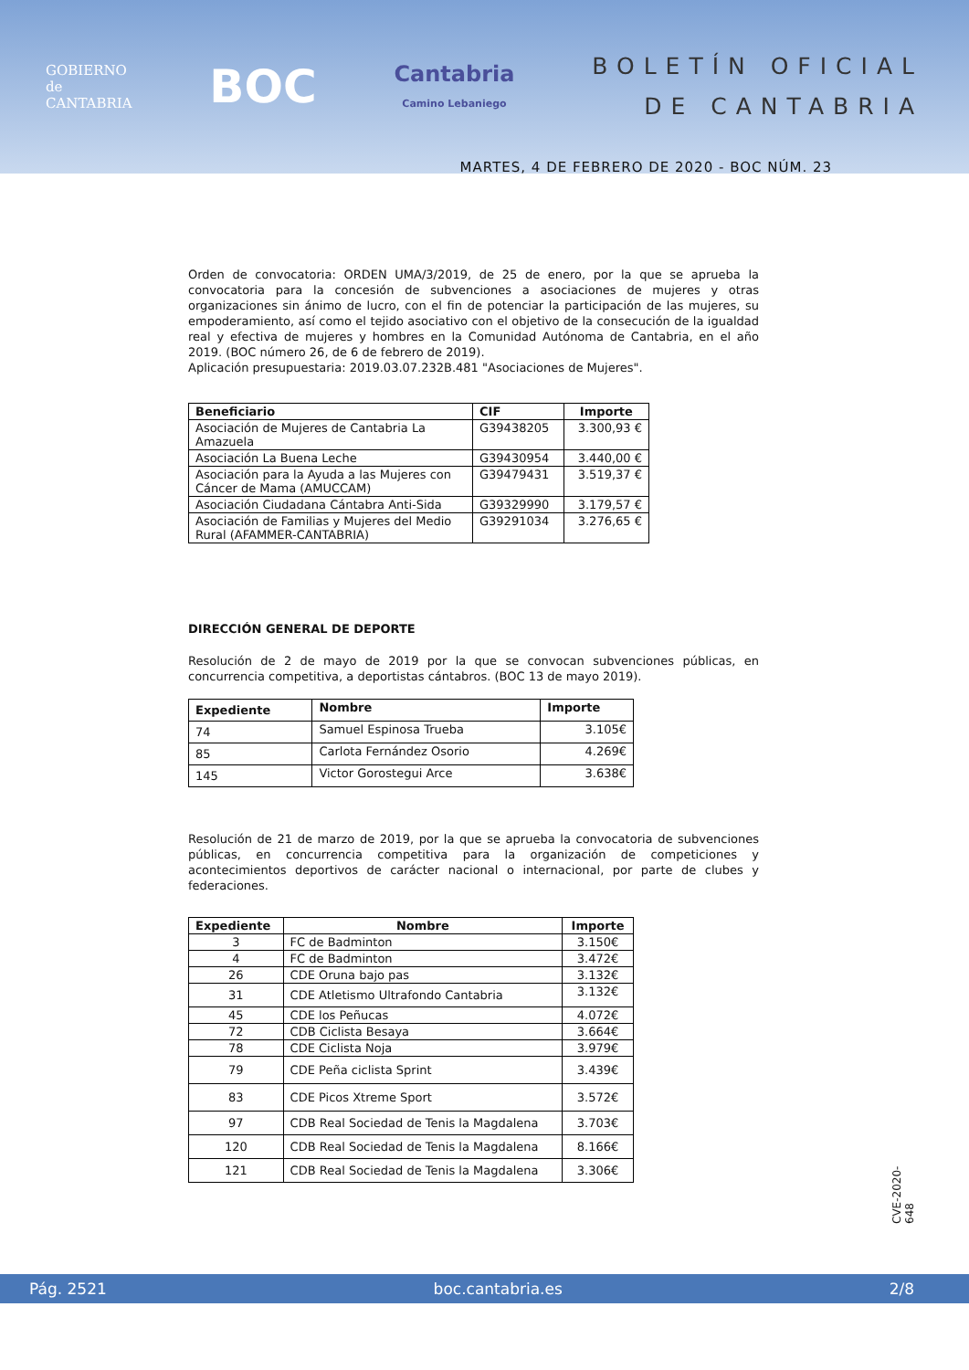GOBIERNO
de
CANTABRIA
BOC
Cantabria
Camino Lebaniego
BOLETÍN OFICIAL
DE CANTABRIA
MARTES, 4 DE FEBRERO DE 2020 - BOC NÚM. 23
Orden de convocatoria: ORDEN UMA/3/2019, de 25 de enero, por la que se aprueba la convocatoria para la concesión de subvenciones a asociaciones de mujeres y otras organizaciones sin ánimo de lucro, con el fin de potenciar la participación de las mujeres, su empoderamiento, así como el tejido asociativo con el objetivo de la consecución de la igualdad real y efectiva de mujeres y hombres en la Comunidad Autónoma de Cantabria, en el año 2019. (BOC número 26, de 6 de febrero de 2019).
Aplicación presupuestaria: 2019.03.07.232B.481 "Asociaciones de Mujeres".
| Beneficiario | CIF | Importe |
| --- | --- | --- |
| Asociación de Mujeres de Cantabria La Amazuela | G39438205 | 3.300,93 € |
| Asociación La Buena Leche | G39430954 | 3.440,00 € |
| Asociación para la Ayuda a las Mujeres con Cáncer de Mama (AMUCCAM) | G39479431 | 3.519,37 € |
| Asociación Ciudadana Cántabra Anti-Sida | G39329990 | 3.179,57 € |
| Asociación de Familias y Mujeres del Medio Rural (AFAMMER-CANTABRIA) | G39291034 | 3.276,65 € |
DIRECCIÓN GENERAL DE DEPORTE
Resolución de 2 de mayo de 2019 por la que se convocan subvenciones públicas, en concurrencia competitiva, a deportistas cántabros. (BOC 13 de mayo 2019).
| Expediente | Nombre | Importe |
| --- | --- | --- |
| 74 | Samuel Espinosa Trueba | 3.105€ |
| 85 | Carlota Fernández Osorio | 4.269€ |
| 145 | Victor Gorostegui Arce | 3.638€ |
Resolución de 21 de marzo de 2019, por la que se aprueba la convocatoria de subvenciones públicas, en concurrencia competitiva para la organización de competiciones y acontecimientos deportivos de carácter nacional o internacional, por parte de clubes y federaciones.
| Expediente | Nombre | Importe |
| --- | --- | --- |
| 3 | FC de Badminton | 3.150€ |
| 4 | FC de Badminton | 3.472€ |
| 26 | CDE Oruna bajo pas | 3.132€ |
| 31 | CDE Atletismo Ultrafondo Cantabria | 3.132€ |
| 45 | CDE los Peñucas | 4.072€ |
| 72 | CDB Ciclista Besaya | 3.664€ |
| 78 | CDE Ciclista Noja | 3.979€ |
| 79 | CDE Peña ciclista Sprint | 3.439€ |
| 83 | CDE Picos Xtreme Sport | 3.572€ |
| 97 | CDB Real Sociedad de Tenis la Magdalena | 3.703€ |
| 120 | CDB Real Sociedad de Tenis la Magdalena | 8.166€ |
| 121 | CDB Real Sociedad de Tenis la Magdalena | 3.306€ |
CVE-2020-648
Pág. 2521 boc.cantabria.es 2/8